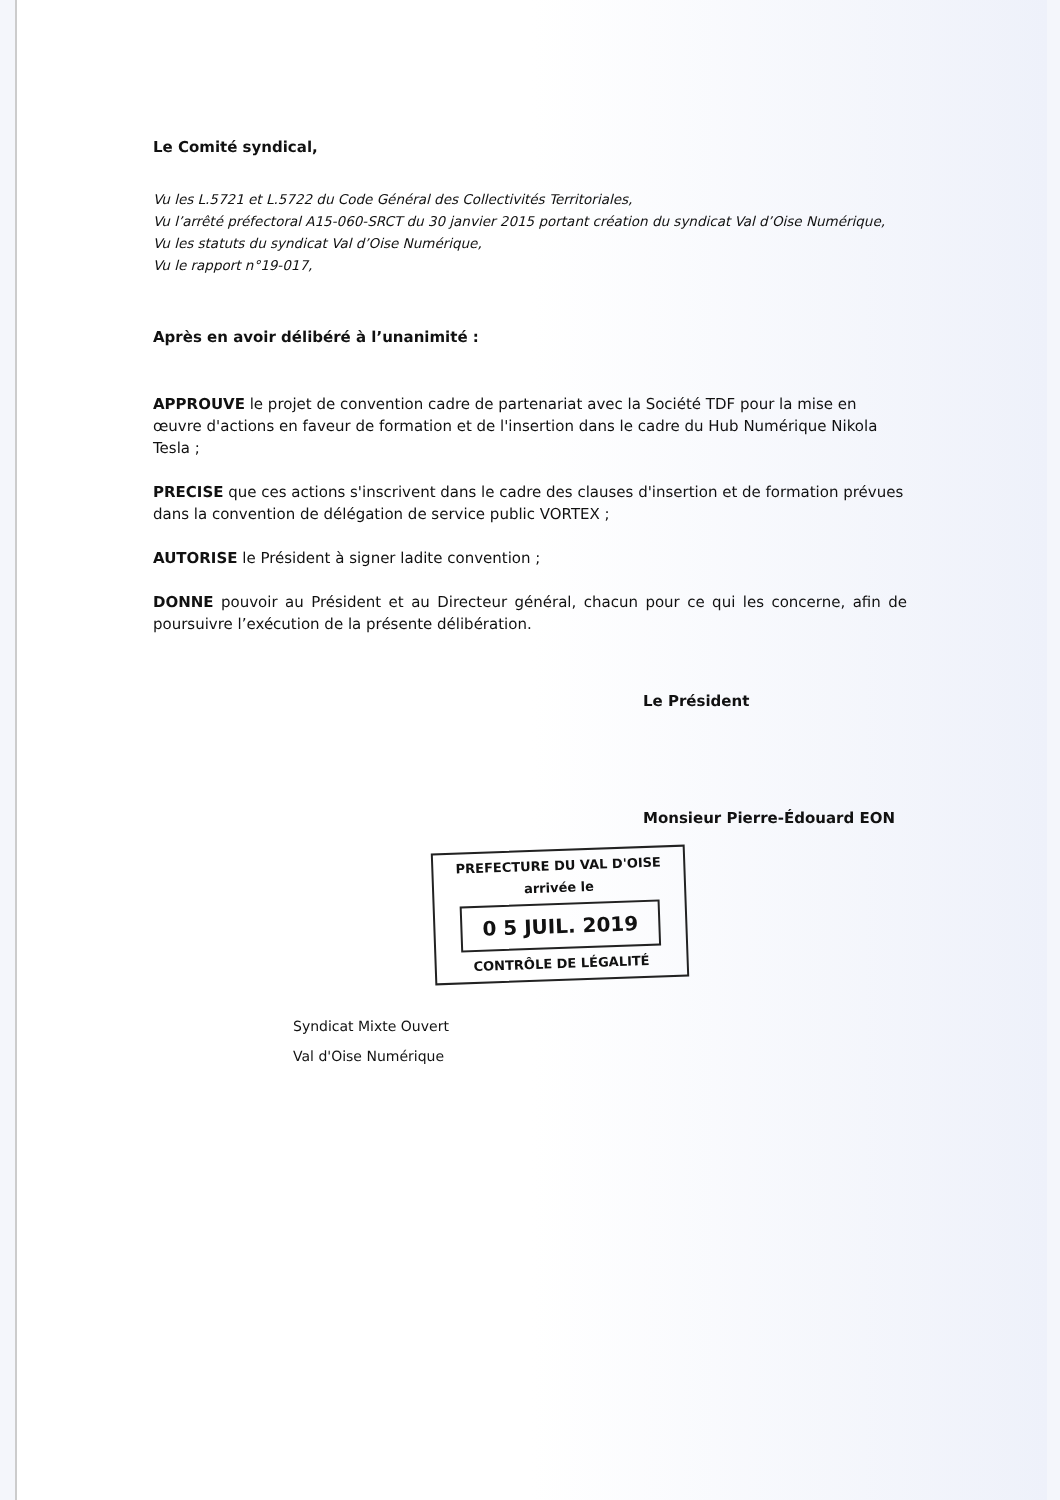Le Comité syndical,
Vu les L.5721 et L.5722 du Code Général des Collectivités Territoriales,
Vu l’arrêté préfectoral A15-060-SRCT du 30 janvier 2015 portant création du syndicat Val d’Oise Numérique,
Vu les statuts du syndicat Val d’Oise Numérique,
Vu le rapport n°19-017,
Après en avoir délibéré à l’unanimité :
APPROUVE le projet de convention cadre de partenariat avec la Société TDF pour la mise en œuvre d'actions en faveur de formation et de l'insertion dans le cadre du Hub Numérique Nikola Tesla ;
PRECISE que ces actions s'inscrivent dans le cadre des clauses d'insertion et de formation prévues dans la convention de délégation de service public VORTEX ;
AUTORISE le Président à signer ladite convention ;
DONNE pouvoir au Président et au Directeur général, chacun pour ce qui les concerne, afin de poursuivre l’exécution de la présente délibération.
Le Président
Monsieur Pierre-Édouard EON
PREFECTURE DU VAL D'OISE
arrivée le
0 5 JUIL. 2019
CONTRÔLE DE LÉGALITÉ
Syndicat Mixte Ouvert
Val d'Oise Numérique